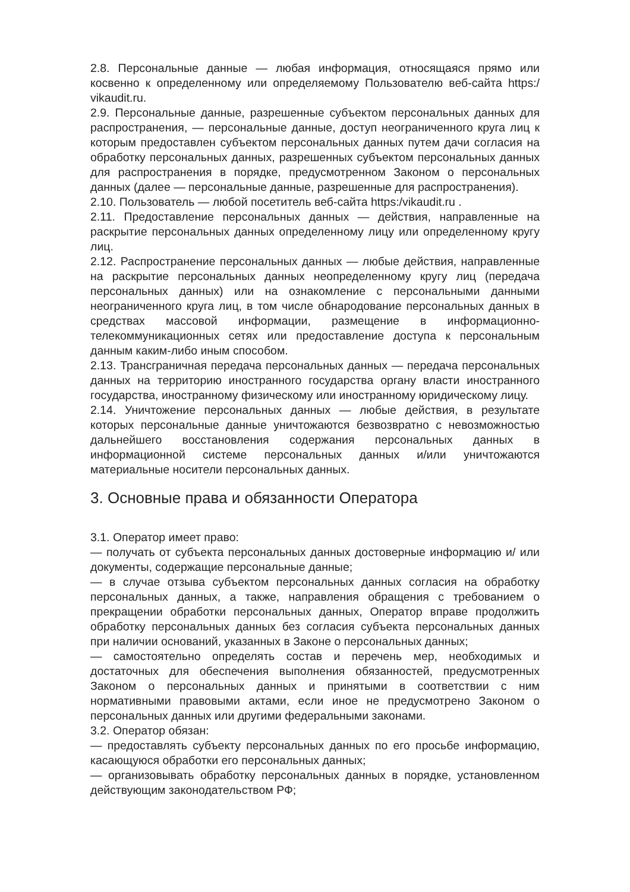2.8. Персональные данные — любая информация, относящаяся прямо или косвенно к определенному или определяемому Пользователю веб-сайта https:/ vikaudit.ru.
2.9. Персональные данные, разрешенные субъектом персональных данных для распространения, — персональные данные, доступ неограниченного круга лиц к которым предоставлен субъектом персональных данных путем дачи согласия на обработку персональных данных, разрешенных субъектом персональных данных для распространения в порядке, предусмотренном Законом о персональных данных (далее — персональные данные, разрешенные для распространения).
2.10. Пользователь — любой посетитель веб-сайта https:/vikaudit.ru .
2.11. Предоставление персональных данных — действия, направленные на раскрытие персональных данных определенному лицу или определенному кругу лиц.
2.12. Распространение персональных данных — любые действия, направленные на раскрытие персональных данных неопределенному кругу лиц (передача персональных данных) или на ознакомление с персональными данными неограниченного круга лиц, в том числе обнародование персональных данных в средствах массовой информации, размещение в информационно-телекоммуникационных сетях или предоставление доступа к персональным данным каким-либо иным способом.
2.13. Трансграничная передача персональных данных — передача персональных данных на территорию иностранного государства органу власти иностранного государства, иностранному физическому или иностранному юридическому лицу.
2.14. Уничтожение персональных данных — любые действия, в результате которых персональные данные уничтожаются безвозвратно с невозможностью дальнейшего восстановления содержания персональных данных в информационной системе персональных данных и/или уничтожаются материальные носители персональных данных.
3. Основные права и обязанности Оператора
3.1. Оператор имеет право:
— получать от субъекта персональных данных достоверные информацию и/ или документы, содержащие персональные данные;
— в случае отзыва субъектом персональных данных согласия на обработку персональных данных, а также, направления обращения с требованием о прекращении обработки персональных данных, Оператор вправе продолжить обработку персональных данных без согласия субъекта персональных данных при наличии оснований, указанных в Законе о персональных данных;
— самостоятельно определять состав и перечень мер, необходимых и достаточных для обеспечения выполнения обязанностей, предусмотренных Законом о персональных данных и принятыми в соответствии с ним нормативными правовыми актами, если иное не предусмотрено Законом о персональных данных или другими федеральными законами.
3.2. Оператор обязан:
— предоставлять субъекту персональных данных по его просьбе информацию, касающуюся обработки его персональных данных;
— организовывать обработку персональных данных в порядке, установленном действующим законодательством РФ;